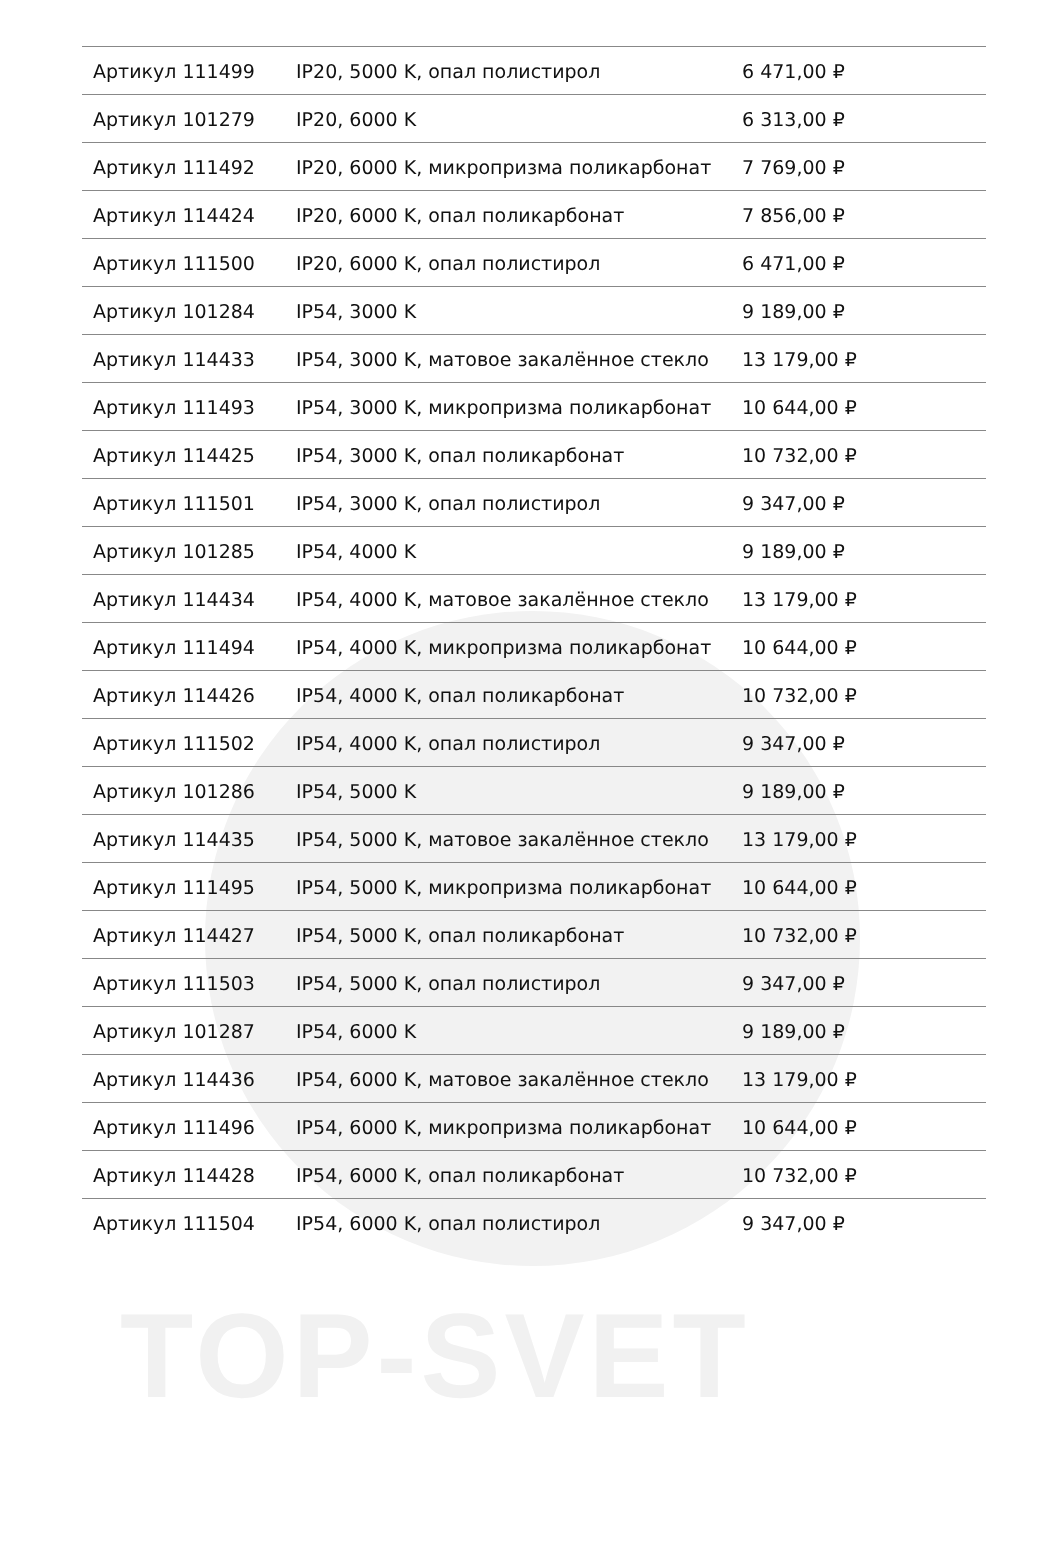TOP-SVET
| Артикул 111499 | IP20, 5000 K, опал полистирол | 6 471,00 ₽ |
| Артикул 101279 | IP20, 6000 K | 6 313,00 ₽ |
| Артикул 111492 | IP20, 6000 K, микропризма поликарбонат | 7 769,00 ₽ |
| Артикул 114424 | IP20, 6000 K, опал поликарбонат | 7 856,00 ₽ |
| Артикул 111500 | IP20, 6000 K, опал полистирол | 6 471,00 ₽ |
| Артикул 101284 | IP54, 3000 K | 9 189,00 ₽ |
| Артикул 114433 | IP54, 3000 K, матовое закалённое стекло | 13 179,00 ₽ |
| Артикул 111493 | IP54, 3000 K, микропризма поликарбонат | 10 644,00 ₽ |
| Артикул 114425 | IP54, 3000 K, опал поликарбонат | 10 732,00 ₽ |
| Артикул 111501 | IP54, 3000 K, опал полистирол | 9 347,00 ₽ |
| Артикул 101285 | IP54, 4000 K | 9 189,00 ₽ |
| Артикул 114434 | IP54, 4000 K, матовое закалённое стекло | 13 179,00 ₽ |
| Артикул 111494 | IP54, 4000 K, микропризма поликарбонат | 10 644,00 ₽ |
| Артикул 114426 | IP54, 4000 K, опал поликарбонат | 10 732,00 ₽ |
| Артикул 111502 | IP54, 4000 K, опал полистирол | 9 347,00 ₽ |
| Артикул 101286 | IP54, 5000 K | 9 189,00 ₽ |
| Артикул 114435 | IP54, 5000 K, матовое закалённое стекло | 13 179,00 ₽ |
| Артикул 111495 | IP54, 5000 K, микропризма поликарбонат | 10 644,00 ₽ |
| Артикул 114427 | IP54, 5000 K, опал поликарбонат | 10 732,00 ₽ |
| Артикул 111503 | IP54, 5000 K, опал полистирол | 9 347,00 ₽ |
| Артикул 101287 | IP54, 6000 K | 9 189,00 ₽ |
| Артикул 114436 | IP54, 6000 K, матовое закалённое стекло | 13 179,00 ₽ |
| Артикул 111496 | IP54, 6000 K, микропризма поликарбонат | 10 644,00 ₽ |
| Артикул 114428 | IP54, 6000 K, опал поликарбонат | 10 732,00 ₽ |
| Артикул 111504 | IP54, 6000 K, опал полистирол | 9 347,00 ₽ |